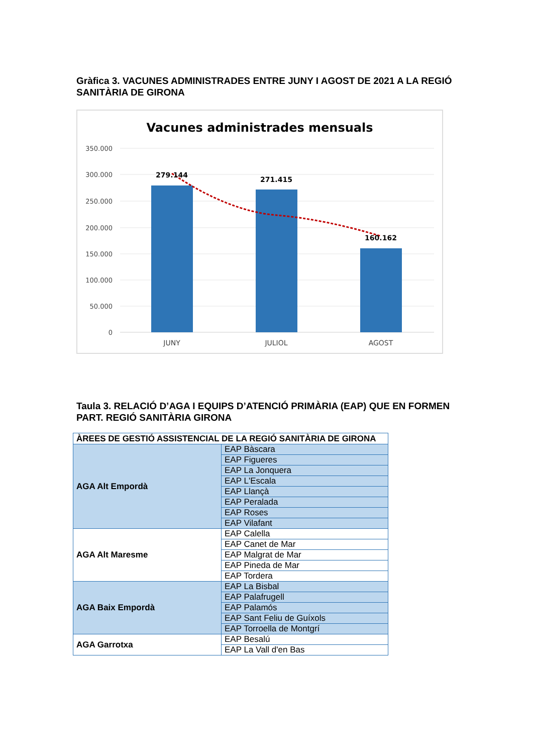Gràfica 3. VACUNES ADMINISTRADES ENTRE JUNY I AGOST DE 2021 A LA REGIÓ SANITÀRIA DE GIRONA
Vacunes administrades mensuals
350.000
300.000
250.000
200.000
150.000
100.000
50.000
0
279.144
271.415
160.162
JUNY
JULIOL
AGOST
Taula 3. RELACIÓ D’AGA I EQUIPS D’ATENCIÓ PRIMÀRIA (EAP) QUE EN FORMEN PART. REGIÓ SANITÀRIA GIRONA
| ÀREES DE GESTIÓ ASSISTENCIAL DE LA REGIÓ SANITÀRIA DE GIRONA | |
| --- | --- |
| AGA Alt Empordà | EAP Bàscara |
| | EAP Figueres |
| | EAP La Jonquera |
| | EAP L'Escala |
| | EAP Llançà |
| | EAP Peralada |
| | EAP Roses |
| | EAP Vilafant |
| AGA Alt Maresme | EAP Calella |
| | EAP Canet de Mar |
| | EAP Malgrat de Mar |
| | EAP Pineda de Mar |
| | EAP Tordera |
| AGA Baix Empordà | EAP La Bisbal |
| | EAP Palafrugell |
| | EAP Palamós |
| | EAP Sant Feliu de Guíxols |
| | EAP Torroella de Montgrí |
| AGA Garrotxa | EAP Besalú |
| | EAP La Vall d'en Bas |